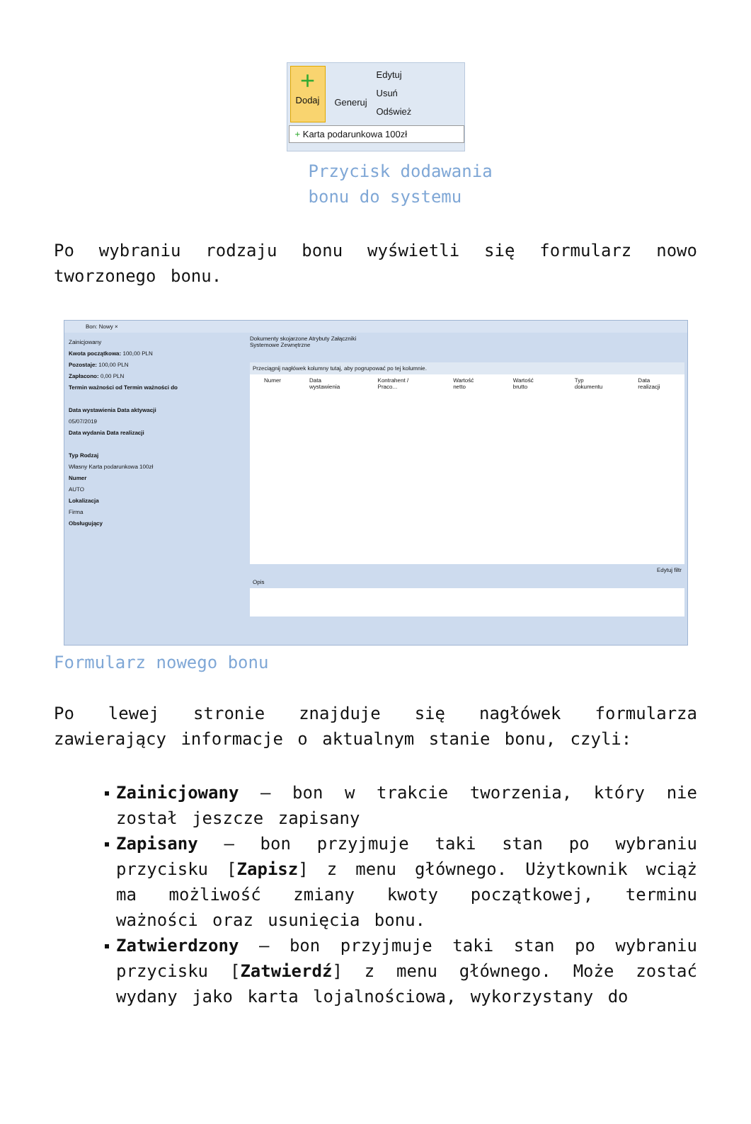+
Dodaj
Generuj
Edytuj
Usuń
Odśwież
+ Karta podarunkowa 100zł
Przycisk dodawania bonu do systemu
Po wybraniu rodzaju bonu wyświetli się formularz nowo tworzonego bonu.
Bon: Nowy ×
Zainicjowany
Kwota początkowa: 100,00 PLN
Pozostaje: 100,00 PLN
Zapłacono: 0,00 PLN
Termin ważności od Termin ważności do
Data wystawienia Data aktywacji
05/07/2019
Data wydania Data realizacji
Typ Rodzaj
Własny Karta podarunkowa 100zł
Numer
AUTO
Lokalizacja
Firma
Obsługujący
Dokumenty skojarzone Atrybuty Załączniki
Systemowe Zewnętrzne
Przeciągnij nagłówek kolumny tutaj, aby pogrupować po tej kolumnie.
Numer Data wystawienia Kontrahent / Praco... Wartość netto Wartość brutto Typ dokumentu Data realizacji
Edytuj filtr
Opis
Formularz nowego bonu
Po lewej stronie znajduje się nagłówek formularza zawierający informacje o aktualnym stanie bonu, czyli:
Zainicjowany – bon w trakcie tworzenia, który nie został jeszcze zapisany
Zapisany – bon przyjmuje taki stan po wybraniu przycisku [Zapisz] z menu głównego. Użytkownik wciąż ma możliwość zmiany kwoty początkowej, terminu ważności oraz usunięcia bonu.
Zatwierdzony – bon przyjmuje taki stan po wybraniu przycisku [Zatwierdź] z menu głównego. Może zostać wydany jako karta lojalnościowa, wykorzystany do